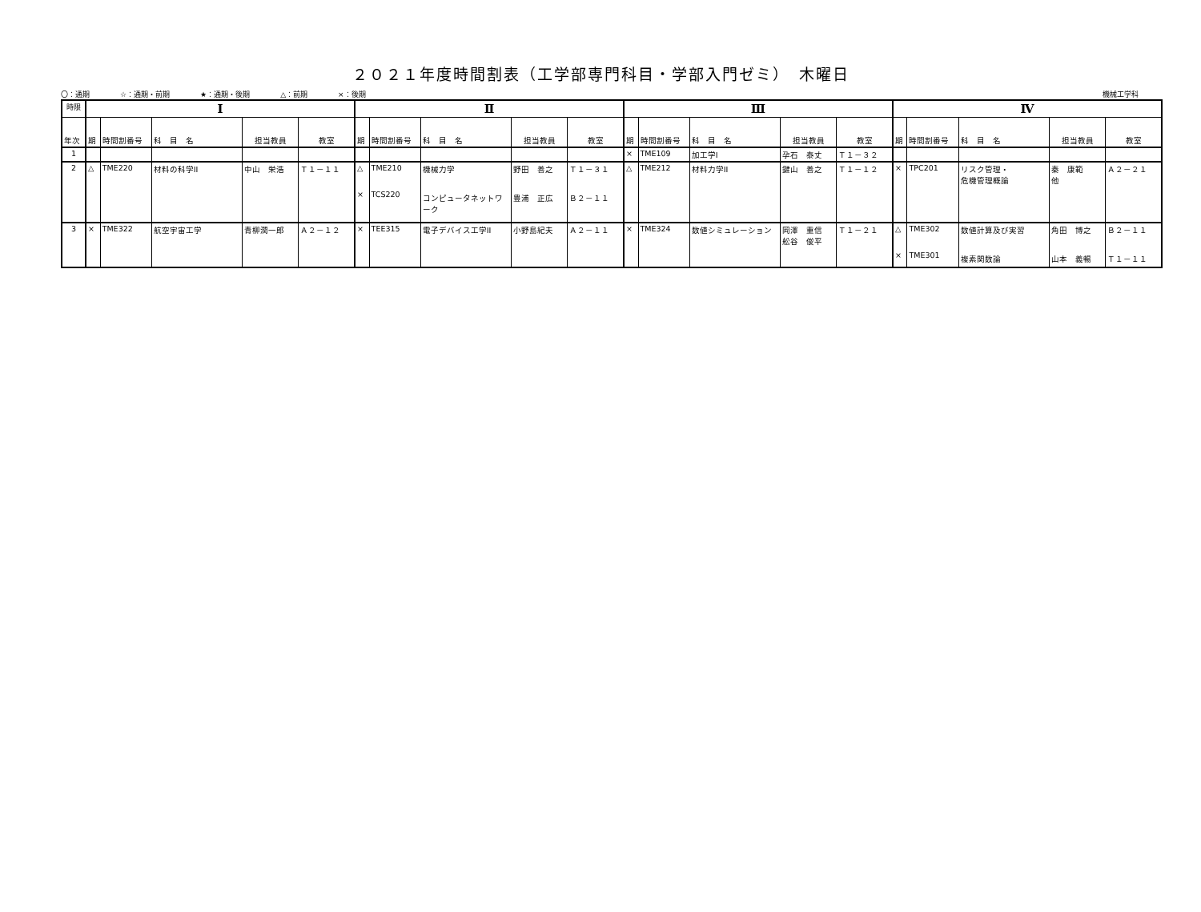２０２１年度時間割表（工学部専門科目・学部入門ゼミ）　木曜日
〇：通期 ☆：通期・前期 ★：通期・後期 △：前期 ×：後期
機械工学科
| 時限 | Ⅰ | | | | | Ⅱ | | | | | Ⅲ | | | | | Ⅳ | | | | |
| --- | --- | --- | --- | --- | --- | --- | --- | --- | --- | --- | --- | --- | --- | --- | --- | --- | --- | --- | --- | --- |
| 年次 | 期 | 時間割番号 | 科 目 名 | 担当教員 | 教室 | 期 | 時間割番号 | 科 目 名 | 担当教員 | 教室 | 期 | 時間割番号 | 科 目 名 | 担当教員 | 教室 | 期 | 時間割番号 | 科 目 名 | 担当教員 | 教室 |
| 1 | | | | | | | | | | | × | TME109 | 加工学I | 孕石 泰丈 | Ｔ１－３２ | | | | | |
| 2 | △ | TME220 | 材料の科学II | 中山 栄浩 | Ｔ１－１１ | △ × | TME210 TCS220 | 機械力学 コンピュータネットワーク | 野田 善之 豊浦 正広 | Ｔ１－３１ Ｂ２－１１ | △ | TME212 | 材料力学II | 鍵山 善之 | Ｔ１－１２ | × | TPC201 | リスク管理・ 危機管理概論 | 秦 康範 他 | Ａ２－２１ |
| 3 | × | TME322 | 航空宇宙工学 | 青柳潤一郎 | Ａ２－１２ | × | TEE315 | 電子デバイス工学II | 小野島紀夫 | Ａ２－１１ | × | TME324 | 数値シミュレーション | 岡澤 重信 舩谷 俊平 | Ｔ１－２１ | △ × | TME302 TME301 | 数値計算及び実習 複素関数論 | 角田 博之 山本 義暢 | Ｂ２－１１ Ｔ１－１１ |